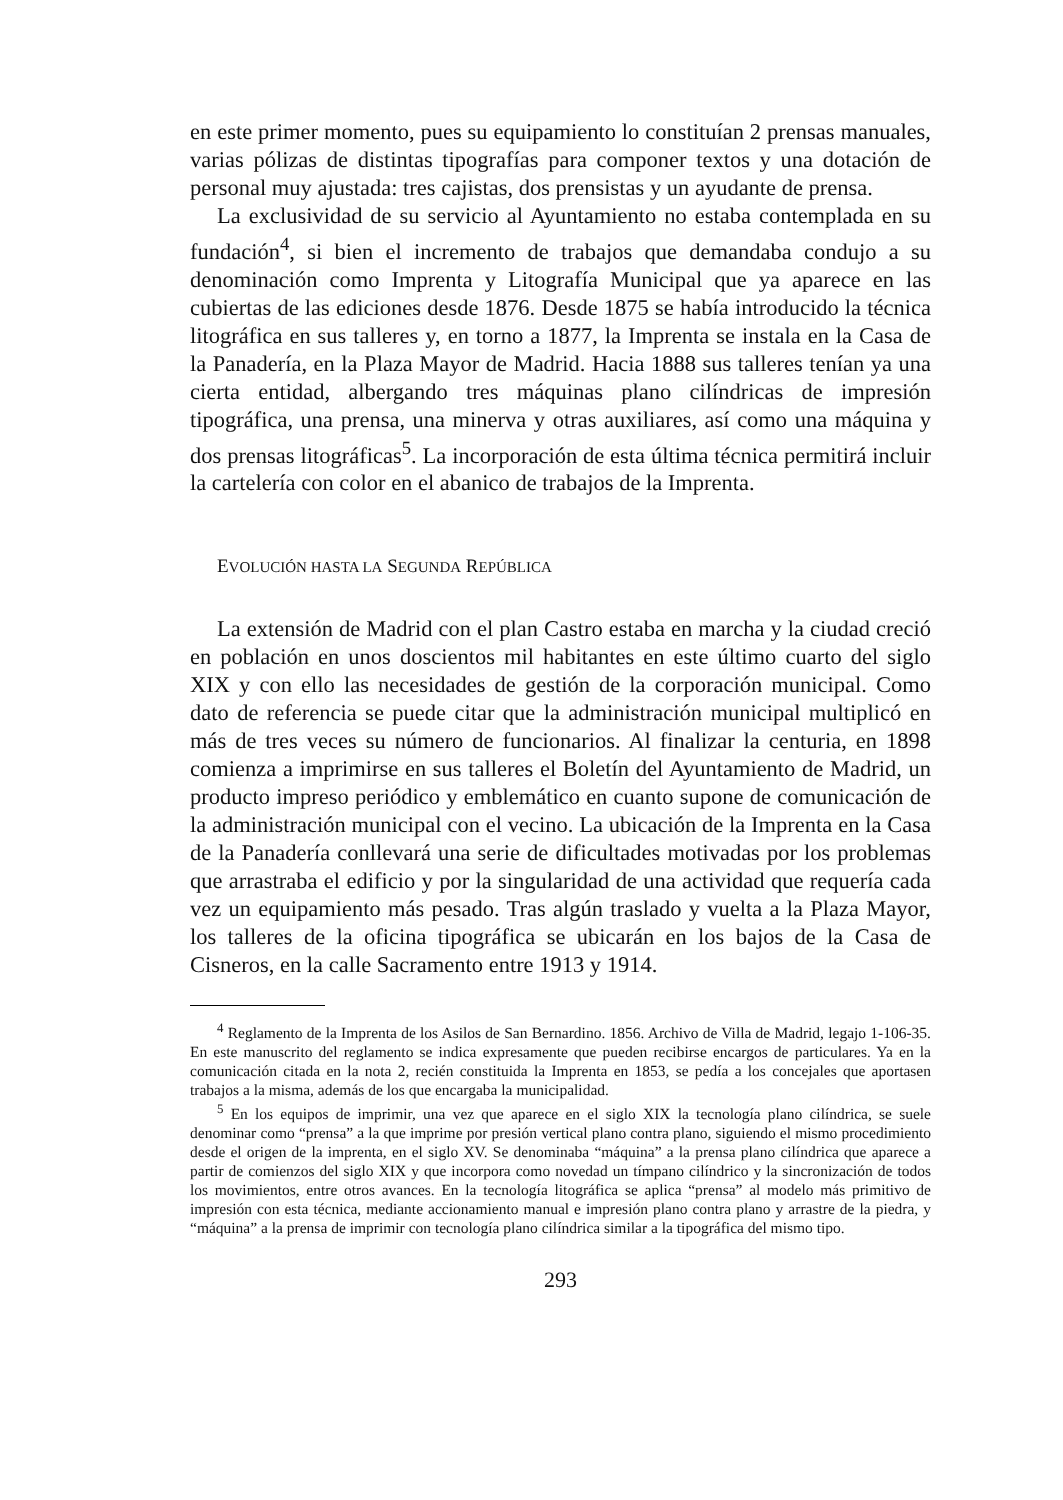en este primer momento, pues su equipamiento lo constituían 2 prensas manuales, varias pólizas de distintas tipografías para componer textos y una dotación de personal muy ajustada: tres cajistas, dos prensistas y un ayudante de prensa.
La exclusividad de su servicio al Ayuntamiento no estaba contemplada en su fundación<sup>4</sup>, si bien el incremento de trabajos que demandaba condujo a su denominación como Imprenta y Litografía Municipal que ya aparece en las cubiertas de las ediciones desde 1876. Desde 1875 se había introducido la técnica litográfica en sus talleres y, en torno a 1877, la Imprenta se instala en la Casa de la Panadería, en la Plaza Mayor de Madrid. Hacia 1888 sus talleres tenían ya una cierta entidad, albergando tres máquinas plano cilíndricas de impresión tipográfica, una prensa, una minerva y otras auxiliares, así como una máquina y dos prensas litográficas<sup>5</sup>. La incorporación de esta última técnica permitirá incluir la cartelería con color en el abanico de trabajos de la Imprenta.
EVOLUCIÓN HASTA LA SEGUNDA REPÚBLICA
La extensión de Madrid con el plan Castro estaba en marcha y la ciudad creció en población en unos doscientos mil habitantes en este último cuarto del siglo XIX y con ello las necesidades de gestión de la corporación municipal. Como dato de referencia se puede citar que la administración municipal multiplicó en más de tres veces su número de funcionarios. Al finalizar la centuria, en 1898 comienza a imprimirse en sus talleres el Boletín del Ayuntamiento de Madrid, un producto impreso periódico y emblemático en cuanto supone de comunicación de la administración municipal con el vecino. La ubicación de la Imprenta en la Casa de la Panadería conllevará una serie de dificultades motivadas por los problemas que arrastraba el edificio y por la singularidad de una actividad que requería cada vez un equipamiento más pesado. Tras algún traslado y vuelta a la Plaza Mayor, los talleres de la oficina tipográfica se ubicarán en los bajos de la Casa de Cisneros, en la calle Sacramento entre 1913 y 1914.
<sup>4</sup> Reglamento de la Imprenta de los Asilos de San Bernardino. 1856. Archivo de Villa de Madrid, legajo 1-106-35. En este manuscrito del reglamento se indica expresamente que pueden recibirse encargos de particulares. Ya en la comunicación citada en la nota 2, recién constituida la Imprenta en 1853, se pedía a los concejales que aportasen trabajos a la misma, además de los que encargaba la municipalidad.
<sup>5</sup> En los equipos de imprimir, una vez que aparece en el siglo XIX la tecnología plano cilíndrica, se suele denominar como “prensa” a la que imprime por presión vertical plano contra plano, siguiendo el mismo procedimiento desde el origen de la imprenta, en el siglo XV. Se denominaba “máquina” a la prensa plano cilíndrica que aparece a partir de comienzos del siglo XIX y que incorpora como novedad un tímpano cilíndrico y la sincronización de todos los movimientos, entre otros avances. En la tecnología litográfica se aplica “prensa” al modelo más primitivo de impresión con esta técnica, mediante accionamiento manual e impresión plano contra plano y arrastre de la piedra, y “máquina” a la prensa de imprimir con tecnología plano cilíndrica similar a la tipográfica del mismo tipo.
293